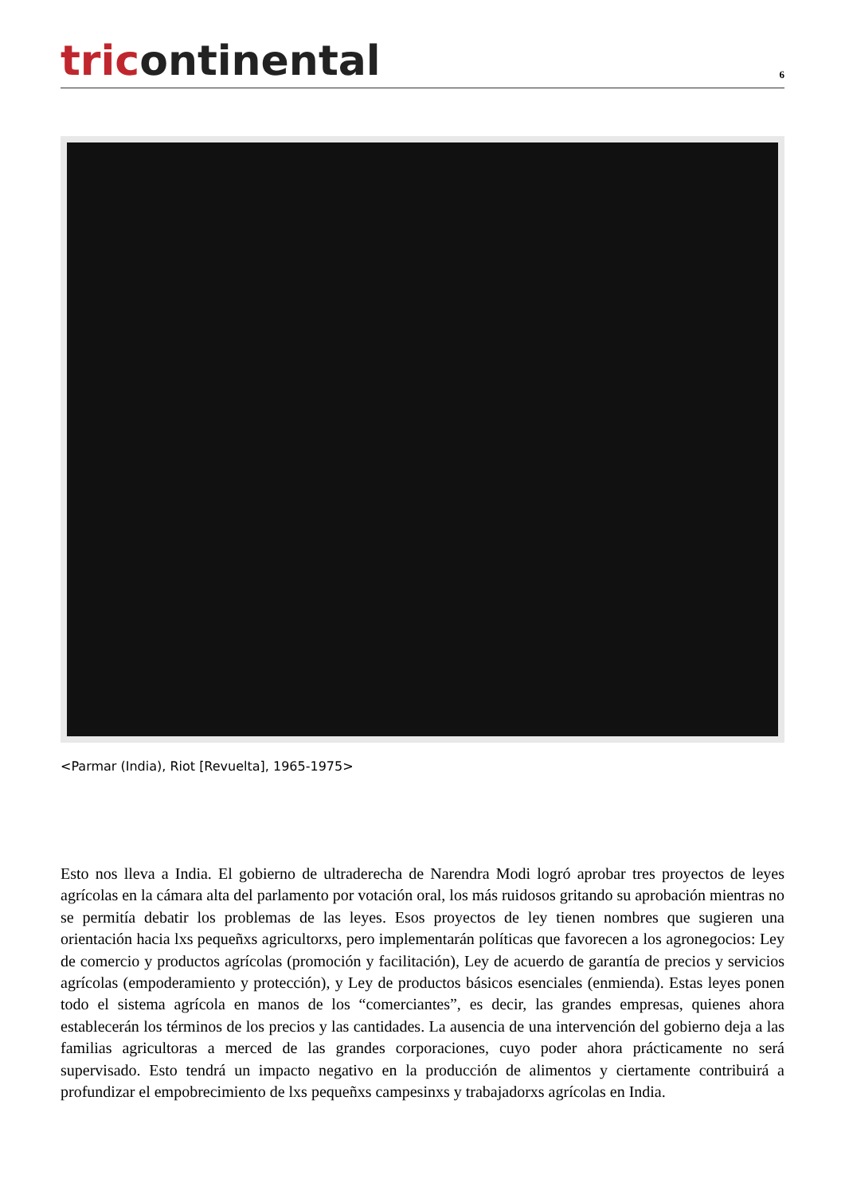tricontinental
6
<Parmar (India), Riot [Revuelta], 1965-1975>
Esto nos lleva a India. El gobierno de ultraderecha de Narendra Modi logró aprobar tres proyectos de leyes agrícolas en la cámara alta del parlamento por votación oral, los más ruidosos gritando su aprobación mientras no se permitía debatir los problemas de las leyes. Esos proyectos de ley tienen nombres que sugieren una orientación hacia lxs pequeñxs agricultorxs, pero implementarán políticas que favorecen a los agronegocios: Ley de comercio y productos agrícolas (promoción y facilitación), Ley de acuerdo de garantía de precios y servicios agrícolas (empoderamiento y protección), y Ley de productos básicos esenciales (enmienda). Estas leyes ponen todo el sistema agrícola en manos de los “comerciantes”, es decir, las grandes empresas, quienes ahora establecerán los términos de los precios y las cantidades. La ausencia de una intervención del gobierno deja a las familias agricultoras a merced de las grandes corporaciones, cuyo poder ahora prácticamente no será supervisado. Esto tendrá un impacto negativo en la producción de alimentos y ciertamente contribuirá a profundizar el empobrecimiento de lxs pequeñxs campesinxs y trabajadorxs agrícolas en India.